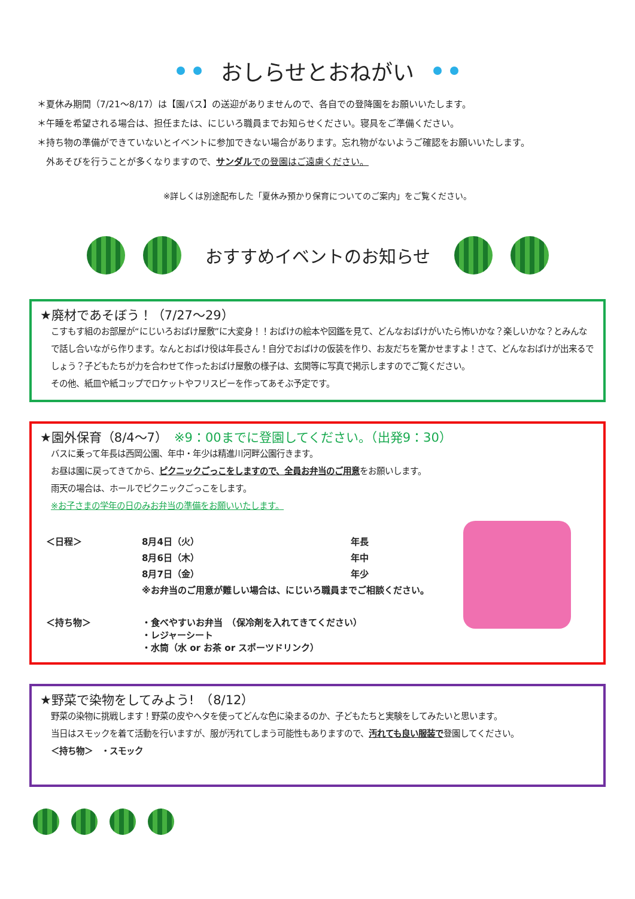おしらせとおねがい
＊夏休み期間（7/21～8/17）は【園バス】の送迎がありませんので、各自での登降園をお願いいたします。
＊午睡を希望される場合は、担任または、にじいろ職員までお知らせください。寝具をご準備ください。
＊持ち物の準備ができていないとイベントに参加できない場合があります。忘れ物がないようご確認をお願いいたします。
　外あそびを行うことが多くなりますので、サンダルでの登園はご遠慮ください。
※詳しくは別途配布した「夏休み預かり保育についてのご案内」をご覧ください。
おすすめイベントのお知らせ
★廃材であそぼう！（7/27～29）
こすもす組のお部屋が“にじいろおばけ屋敷”に大変身！！おばけの絵本や図鑑を見て、どんなおばけがいたら怖いかな？楽しいかな？とみんなで話し合いながら作ります。なんとおばけ役は年長さん！自分でおばけの仮装を作り、お友だちを驚かせますよ！さて、どんなおばけが出来るでしょう？子どもたちが力を合わせて作ったおばけ屋敷の様子は、玄関等に写真で掲示しますのでご覧ください。
その他、紙皿や紙コップでロケットやフリスビーを作ってあそぶ予定です。
★園外保育（8/4～7）　※9：00までに登園してください。（出発9：30）
バスに乗って年長は西岡公園、年中・年少は精進川河畔公園行きます。
お昼は園に戻ってきてから、ピクニックごっこをしますので、全員お弁当のご用意をお願いします。
雨天の場合は、ホールでピクニックごっこをします。
※お子さまの学年の日のみお弁当の準備をお願いいたします。
| ＜日程＞ | 8月4日（火） | 年長 |
| | 8月6日（木） | 年中 |
| | 8月7日（金） | 年少 |
| | ※お弁当のご用意が難しい場合は、にじいろ職員までご相談ください。 | |
| ＜持ち物＞ | ・食べやすいお弁当 （保冷剤を入れてきてください） ・レジャーシート ・水筒（水 or お茶 or スポーツドリンク） | |
★野菜で染物をしてみよう!　（8/12）
野菜の染物に挑戦します！野菜の皮やヘタを使ってどんな色に染まるのか、子どもたちと実験をしてみたいと思います。
当日はスモックを着て活動を行いますが、服が汚れてしまう可能性もありますので、汚れても良い服装で登園してください。
＜持ち物＞　・スモック